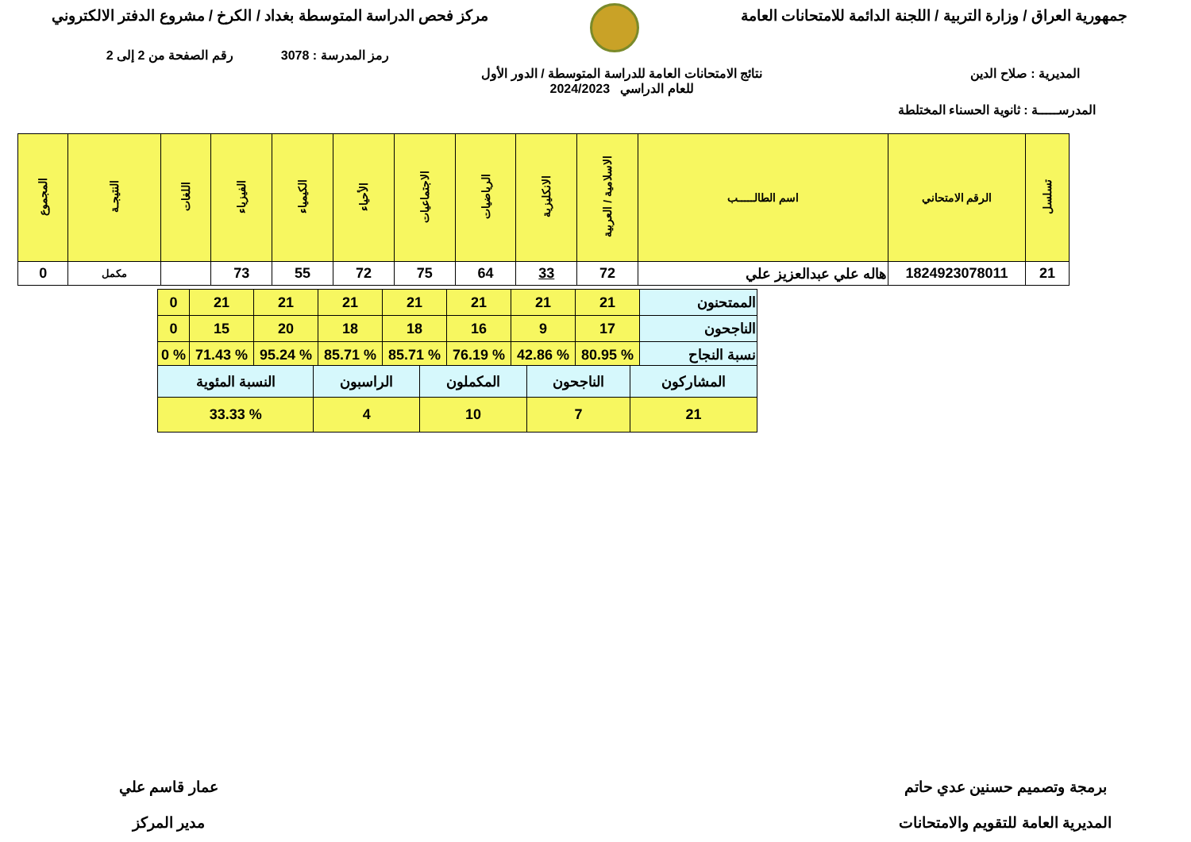جمهورية العراق / وزارة التربية / اللجنة الدائمة للامتحانات العامة
مركز فحص الدراسة المتوسطة بغداد / الكرخ / مشروع الدفتر الالكتروني
رمز المدرسة : 3078 رقم الصفحة من 2 إلى 2
المديرية : صلاح الدين
نتائج الامتحانات العامة للدراسة المتوسطة / الدور الأول
للعام الدراسي 2024/2023
المدرســـــة : ثانوية الحسناء المختلطة
| تسلسل | الرقم الامتحاني | اسم الطالـــــب | الاسلامية / العربية | الانكليزية | الرياضيات | الاجتماعيات | الأحياء | الكيمياء | الفيزياء | اللغات | النتيجـة | المجموع |
| --- | --- | --- | --- | --- | --- | --- | --- | --- | --- | --- | --- | --- |
| 21 | 1824923078011 | هاله علي عبدالعزيز علي | 72 | 33 | 64 | 75 | 72 | 55 | 73 | | مكمل | 0 |
| الممتحنون | 21 | 21 | 21 | 21 | 21 | 21 | 21 | 0 |
| الناجحون | 17 | 9 | 16 | 18 | 18 | 20 | 15 | 0 |
| نسبة النجاح | % 80.95 | % 42.86 | % 76.19 | % 85.71 | % 85.71 | % 95.24 | % 71.43 | % 0 |
| المشاركون | الناجحون | المكملون | الراسبون | النسبة المئوية |
| 21 | 7 | 10 | 4 | % 33.33 |
برمجة وتصميم حسنين عدي حاتم
المديرية العامة للتقويم والامتحانات
عمار قاسم علي
مدير المركز